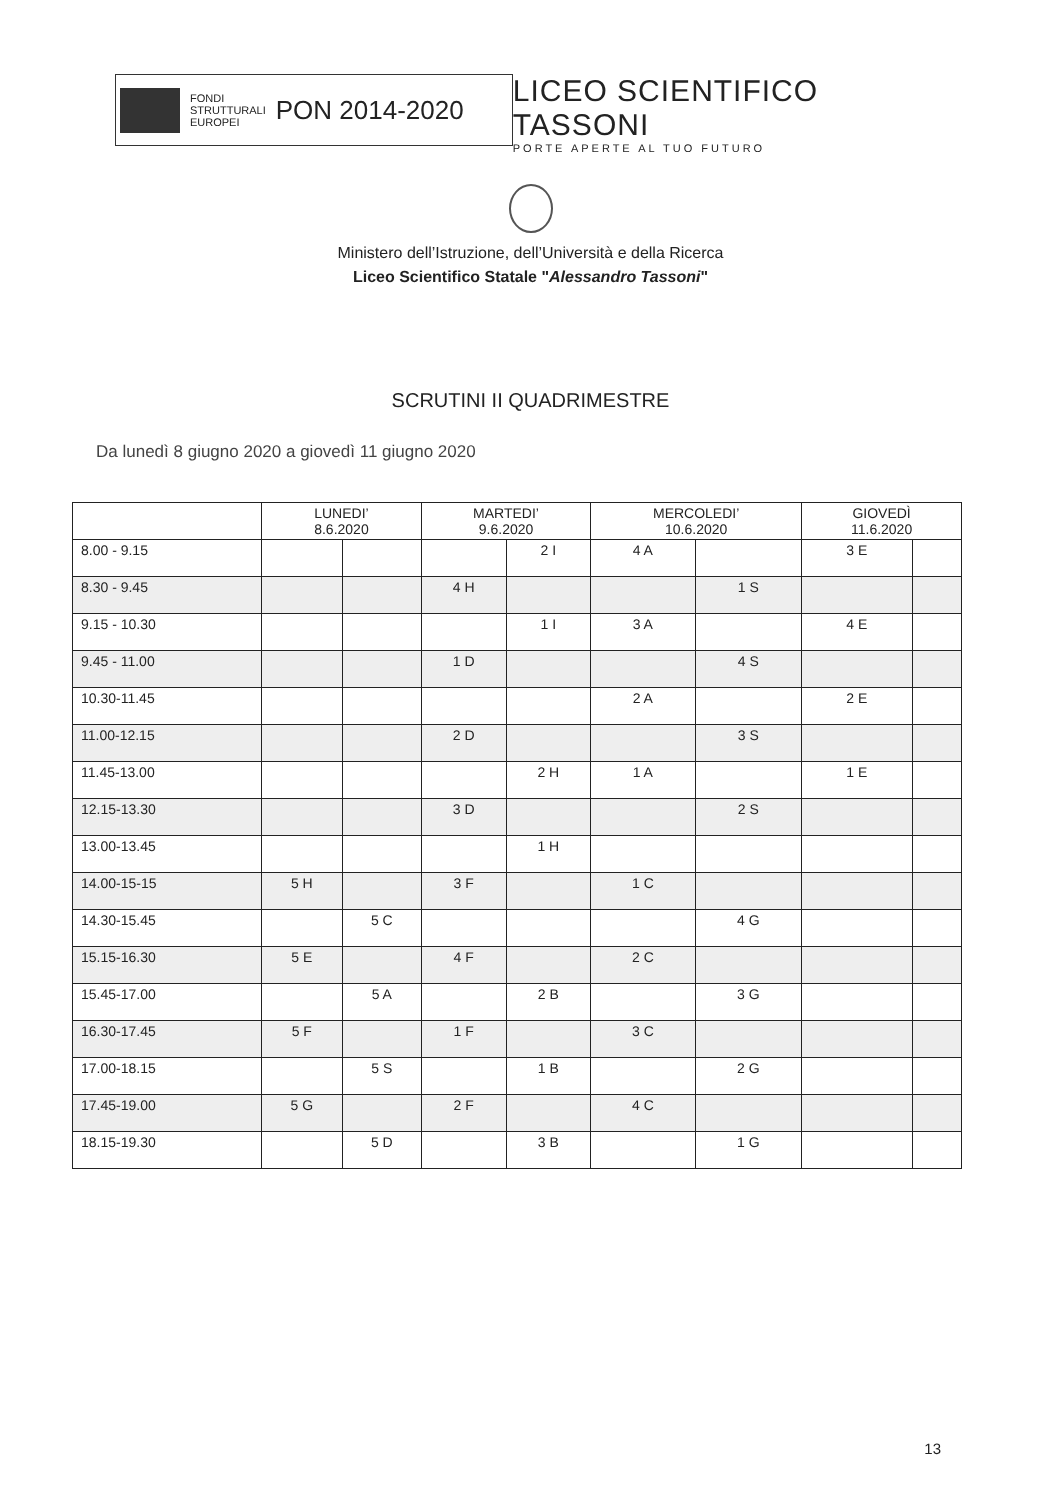FONDI
STRUTTURALI
EUROPEI
PON 2014-2020
LICEO SCIENTIFICO TASSONI
PORTE APERTE AL TUO FUTURO
Ministero dell’Istruzione, dell’Università e della Ricerca
Liceo Scientifico Statale "Alessandro Tassoni"
SCRUTINI II QUADRIMESTRE
Da lunedì 8 giugno 2020 a giovedì 11 giugno 2020
| | LUNEDI’ 8.6.2020 | | MARTEDI’ 9.6.2020 | | MERCOLEDI’ 10.6.2020 | | GIOVEDÌ 11.6.2020 | |
| --- | --- | --- | --- | --- | --- | --- | --- | --- |
| 8.00 - 9.15 | | | | 2 I | 4 A | | 3 E | |
| 8.30 - 9.45 | | | 4 H | | | 1 S | | |
| 9.15 - 10.30 | | | | 1 I | 3 A | | 4 E | |
| 9.45 - 11.00 | | | 1 D | | | 4 S | | |
| 10.30-11.45 | | | | | 2 A | | 2 E | |
| 11.00-12.15 | | | 2 D | | | 3 S | | |
| 11.45-13.00 | | | | 2 H | 1 A | | 1 E | |
| 12.15-13.30 | | | 3 D | | | 2 S | | |
| 13.00-13.45 | | | | 1 H | | | | |
| 14.00-15-15 | 5 H | | 3 F | | 1 C | | | |
| 14.30-15.45 | | 5 C | | | | 4 G | | |
| 15.15-16.30 | 5 E | | 4 F | | 2 C | | | |
| 15.45-17.00 | | 5 A | | 2 B | | 3 G | | |
| 16.30-17.45 | 5 F | | 1 F | | 3 C | | | |
| 17.00-18.15 | | 5 S | | 1 B | | 2 G | | |
| 17.45-19.00 | 5 G | | 2 F | | 4 C | | | |
| 18.15-19.30 | | 5 D | | 3 B | | 1 G | | |
13